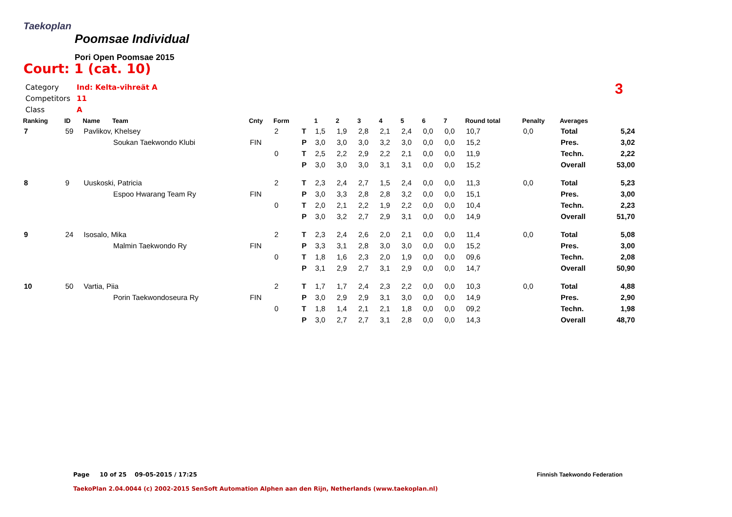Taekoplan
Poomsae Individual
Pori Open Poomsae 2015
Court: 1 (cat. 10)
Category Ind: Kelta-vihreät A
Competitors 11
Class A
3
| Ranking | ID | Name | Team | Cnty | Form | | 1 | 2 | 3 | 4 | 5 | 6 | 7 | Round total | Penalty | Averages | |
| --- | --- | --- | --- | --- | --- | --- | --- | --- | --- | --- | --- | --- | --- | --- | --- | --- | --- |
| 7 | 59 | Pavlikov, Khelsey | | | 2 | T | 1,5 | 1,9 | 2,8 | 2,1 | 2,4 | 0,0 | 0,0 | 10,7 | 0,0 | Total | 5,24 |
| | | | Soukan Taekwondo Klubi | FIN | | P | 3,0 | 3,0 | 3,0 | 3,2 | 3,0 | 0,0 | 0,0 | 15,2 | | Pres. | 3,02 |
| | | | | | 0 | T | 2,5 | 2,2 | 2,9 | 2,2 | 2,1 | 0,0 | 0,0 | 11,9 | | Techn. | 2,22 |
| | | | | | | P | 3,0 | 3,0 | 3,0 | 3,1 | 3,1 | 0,0 | 0,0 | 15,2 | | Overall | 53,00 |
| 8 | 9 | Uuskoski, Patricia | | | 2 | T | 2,3 | 2,4 | 2,7 | 1,5 | 2,4 | 0,0 | 0,0 | 11,3 | 0,0 | Total | 5,23 |
| | | | Espoo Hwarang Team Ry | FIN | | P | 3,0 | 3,3 | 2,8 | 2,8 | 3,2 | 0,0 | 0,0 | 15,1 | | Pres. | 3,00 |
| | | | | | 0 | T | 2,0 | 2,1 | 2,2 | 1,9 | 2,2 | 0,0 | 0,0 | 10,4 | | Techn. | 2,23 |
| | | | | | | P | 3,0 | 3,2 | 2,7 | 2,9 | 3,1 | 0,0 | 0,0 | 14,9 | | Overall | 51,70 |
| 9 | 24 | Isosalo, Mika | | | 2 | T | 2,3 | 2,4 | 2,6 | 2,0 | 2,1 | 0,0 | 0,0 | 11,4 | 0,0 | Total | 5,08 |
| | | | Malmin Taekwondo Ry | FIN | | P | 3,3 | 3,1 | 2,8 | 3,0 | 3,0 | 0,0 | 0,0 | 15,2 | | Pres. | 3,00 |
| | | | | | 0 | T | 1,8 | 1,6 | 2,3 | 2,0 | 1,9 | 0,0 | 0,0 | 09,6 | | Techn. | 2,08 |
| | | | | | | P | 3,1 | 2,9 | 2,7 | 3,1 | 2,9 | 0,0 | 0,0 | 14,7 | | Overall | 50,90 |
| 10 | 50 | Vartia, Piia | | | 2 | T | 1,7 | 1,7 | 2,4 | 2,3 | 2,2 | 0,0 | 0,0 | 10,3 | 0,0 | Total | 4,88 |
| | | | Porin Taekwondoseura Ry | FIN | | P | 3,0 | 2,9 | 2,9 | 3,1 | 3,0 | 0,0 | 0,0 | 14,9 | | Pres. | 2,90 |
| | | | | | 0 | T | 1,8 | 1,4 | 2,1 | 2,1 | 1,8 | 0,0 | 0,0 | 09,2 | | Techn. | 1,98 |
| | | | | | | P | 3,0 | 2,7 | 2,7 | 3,1 | 2,8 | 0,0 | 0,0 | 14,3 | | Overall | 48,70 |
Page 10 of 25 09-05-2015 / 17:25
Finnish Taekwondo Federation
TaekoPlan 2.04.0044 (c) 2002-2015 SenSoft Automation Alphen aan den Rijn, Netherlands (www.taekoplan.nl)